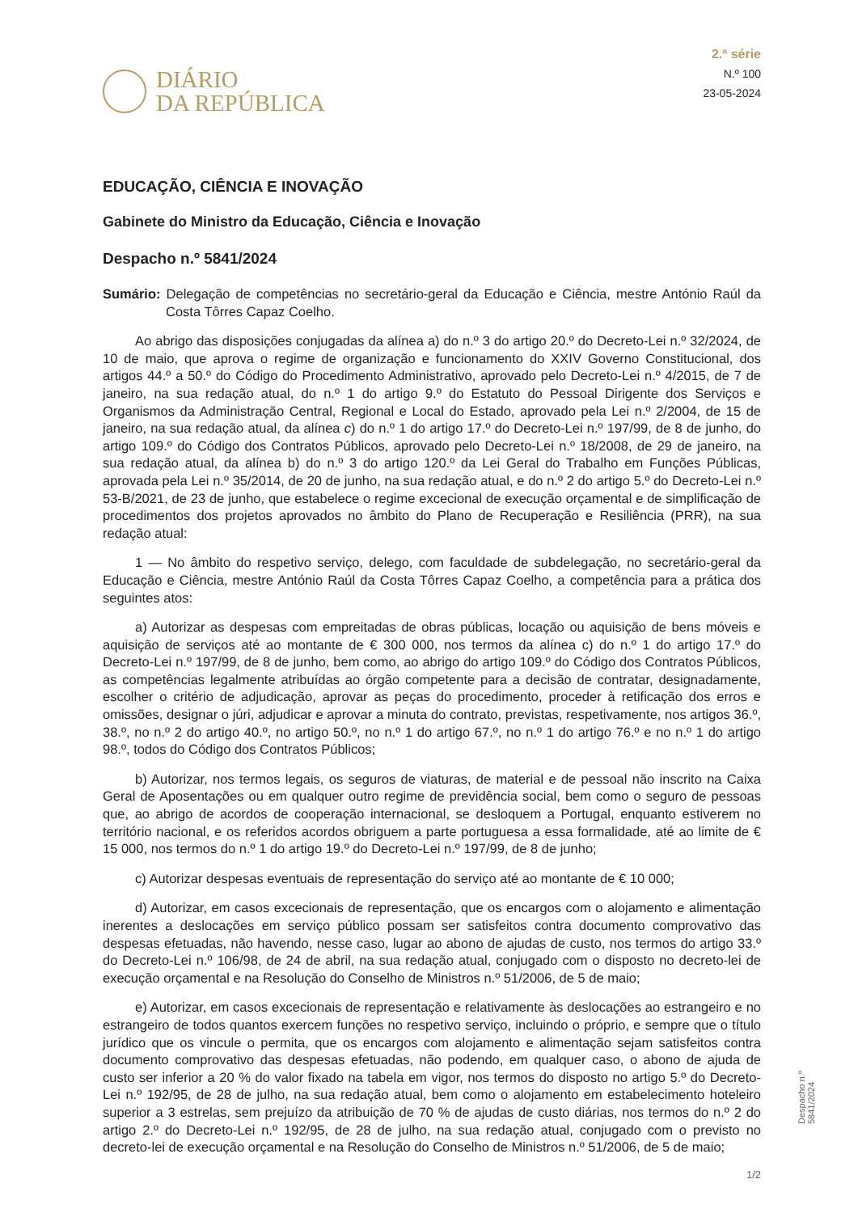DIÁRIO
DA REPÚBLICA
2.ª série
N.º 100
23-05-2024
EDUCAÇÃO, CIÊNCIA E INOVAÇÃO
Gabinete do Ministro da Educação, Ciência e Inovação
Despacho n.º 5841/2024
Sumário: Delegação de competências no secretário-geral da Educação e Ciência, mestre António Raúl da Costa Tôrres Capaz Coelho.
Ao abrigo das disposições conjugadas da alínea a) do n.º 3 do artigo 20.º do Decreto-Lei n.º 32/2024, de 10 de maio, que aprova o regime de organização e funcionamento do XXIV Governo Constitucional, dos artigos 44.º a 50.º do Código do Procedimento Administrativo, aprovado pelo Decreto-Lei n.º 4/2015, de 7 de janeiro, na sua redação atual, do n.º 1 do artigo 9.º do Estatuto do Pessoal Dirigente dos Serviços e Organismos da Administração Central, Regional e Local do Estado, aprovado pela Lei n.º 2/2004, de 15 de janeiro, na sua redação atual, da alínea c) do n.º 1 do artigo 17.º do Decreto-Lei n.º 197/99, de 8 de junho, do artigo 109.º do Código dos Contratos Públicos, aprovado pelo Decreto-Lei n.º 18/2008, de 29 de janeiro, na sua redação atual, da alínea b) do n.º 3 do artigo 120.º da Lei Geral do Trabalho em Funções Públicas, aprovada pela Lei n.º 35/2014, de 20 de junho, na sua redação atual, e do n.º 2 do artigo 5.º do Decreto-Lei n.º 53-B/2021, de 23 de junho, que estabelece o regime excecional de execução orçamental e de simplificação de procedimentos dos projetos aprovados no âmbito do Plano de Recuperação e Resiliência (PRR), na sua redação atual:
1 — No âmbito do respetivo serviço, delego, com faculdade de subdelegação, no secretário-geral da Educação e Ciência, mestre António Raúl da Costa Tôrres Capaz Coelho, a competência para a prática dos seguintes atos:
a) Autorizar as despesas com empreitadas de obras públicas, locação ou aquisição de bens móveis e aquisição de serviços até ao montante de € 300 000, nos termos da alínea c) do n.º 1 do artigo 17.º do Decreto-Lei n.º 197/99, de 8 de junho, bem como, ao abrigo do artigo 109.º do Código dos Contratos Públicos, as competências legalmente atribuídas ao órgão competente para a decisão de contratar, designadamente, escolher o critério de adjudicação, aprovar as peças do procedimento, proceder à retificação dos erros e omissões, designar o júri, adjudicar e aprovar a minuta do contrato, previstas, respetivamente, nos artigos 36.º, 38.º, no n.º 2 do artigo 40.º, no artigo 50.º, no n.º 1 do artigo 67.º, no n.º 1 do artigo 76.º e no n.º 1 do artigo 98.º, todos do Código dos Contratos Públicos;
b) Autorizar, nos termos legais, os seguros de viaturas, de material e de pessoal não inscrito na Caixa Geral de Aposentações ou em qualquer outro regime de previdência social, bem como o seguro de pessoas que, ao abrigo de acordos de cooperação internacional, se desloquem a Portugal, enquanto estiverem no território nacional, e os referidos acordos obriguem a parte portuguesa a essa formalidade, até ao limite de € 15 000, nos termos do n.º 1 do artigo 19.º do Decreto-Lei n.º 197/99, de 8 de junho;
c) Autorizar despesas eventuais de representação do serviço até ao montante de € 10 000;
d) Autorizar, em casos excecionais de representação, que os encargos com o alojamento e alimentação inerentes a deslocações em serviço público possam ser satisfeitos contra documento comprovativo das despesas efetuadas, não havendo, nesse caso, lugar ao abono de ajudas de custo, nos termos do artigo 33.º do Decreto-Lei n.º 106/98, de 24 de abril, na sua redação atual, conjugado com o disposto no decreto-lei de execução orçamental e na Resolução do Conselho de Ministros n.º 51/2006, de 5 de maio;
e) Autorizar, em casos excecionais de representação e relativamente às deslocações ao estrangeiro e no estrangeiro de todos quantos exercem funções no respetivo serviço, incluindo o próprio, e sempre que o título jurídico que os vincule o permita, que os encargos com alojamento e alimentação sejam satisfeitos contra documento comprovativo das despesas efetuadas, não podendo, em qualquer caso, o abono de ajuda de custo ser inferior a 20 % do valor fixado na tabela em vigor, nos termos do disposto no artigo 5.º do Decreto-Lei n.º 192/95, de 28 de julho, na sua redação atual, bem como o alojamento em estabelecimento hoteleiro superior a 3 estrelas, sem prejuízo da atribuição de 70 % de ajudas de custo diárias, nos termos do n.º 2 do artigo 2.º do Decreto-Lei n.º 192/95, de 28 de julho, na sua redação atual, conjugado com o previsto no decreto-lei de execução orçamental e na Resolução do Conselho de Ministros n.º 51/2006, de 5 de maio;
Despacho n.º 5841/2024
1/2